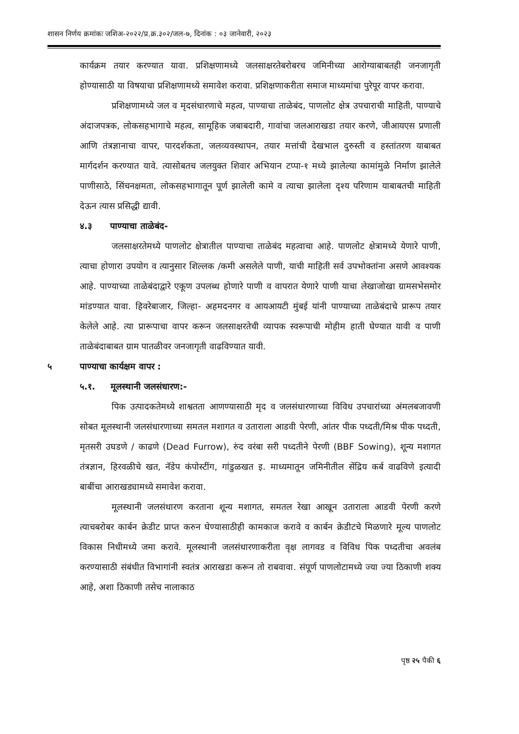शासन निर्णय क्रमांकः जशिअ-२०२२/प्र.क्र.३०२/जल-७, दिनांक : ०३ जानेवारी, २०२३
कार्यक्रम तयार करण्यात यावा. प्रशिक्षणामध्ये जलसाक्षरतेबरोबरच जमिनीच्या आरोग्याबाबतही जनजागृती होण्यासाठी या विषयाचा प्रशिक्षणामध्ये समावेश करावा. प्रशिक्षणाकरीता समाज माध्यमांचा पुरेपूर वापर करावा.
प्रशिक्षणामध्ये जल व मृदसंधारणाचे महत्व, पाण्याचा ताळेबंद, पाणलोट क्षेत्र उपचाराची माहिती, पाण्याचे अंदाजपत्रक, लोकसहभागाचे महत्व, सामूहिक जबाबदारी, गावांचा जलआराखडा तयार करणे, जीआयएस प्रणाली आणि तंत्रज्ञानाचा वापर, पारदर्शकता, जलव्यवस्थापन, तयार मत्तांची देखभाल दुरुस्ती व हस्तांतरण याबाबत मार्गदर्शन करण्यात यावे. त्यासोबतच जलयुक्त शिवार अभियान टप्पा-१ मध्ये झालेल्या कामांमुळे निर्माण झालेले पाणीसाठे, सिंचनक्षमता, लोकसहभागातून पूर्ण झालेली कामे व त्याचा झालेला दृश्य परिणाम याबाबतची माहिती देऊन त्यास प्रसिद्धी द्यावी.
४.३ पाण्याचा ताळेबंद-
जलसाक्षरतेमध्ये पाणलोट क्षेत्रातील पाण्याचा ताळेबंद महत्वाचा आहे. पाणलोट क्षेत्रामध्ये येणारे पाणी, त्याचा होणारा उपयोग व त्यानुसार शिल्लक /कमी असलेले पाणी, याची माहिती सर्व उपभोक्तांना असणे आवश्यक आहे. पाण्याच्या ताळेबंदाद्वारे एकूण उपलब्ध होणारे पाणी व वापरात येणारे पाणी याचा लेखाजोखा ग्रामसभेसमोर मांडण्यात यावा. हिवरेबाजार, जिल्हा- अहमदनगर व आयआयटी मुंबई यांनी पाण्याच्या ताळेबंदाचे प्रारूप तयार केलेले आहे. त्या प्रारूपाचा वापर करून जलसाक्षरतेची व्यापक स्वरूपाची मोहीम हाती घेण्यात यावी व पाणी ताळेबंदाबाबत ग्राम पातळीवर जनजागृती वाढविण्यात यावी.
५ पाण्याचा कार्यक्षम वापर :
५.१. मूलस्थानी जलसंधारण:-
पिक उत्पादकतेमध्ये शाश्वतता आणण्यासाठी मृद व जलसंधारणाच्या विविध उपचारांच्या अंमलबजावणी सोबत मूलस्थानी जलसंधारणाच्या समतल मशागत व उताराला आडवी पेरणी, आंतर पीक पध्दती/मिश्र पीक पध्दती, मृतसरी उघडणे / काढणे (Dead Furrow), रुंद वरंबा सरी पध्दतीने पेरणी (BBF Sowing), शून्य मशागत तंत्रज्ञान, हिरवळीचे खत, नॅडेप कंपोस्टींग, गांडुळखत इ. माध्यमातून जमिनीतील सेंद्रिय कर्ब वाढविणे इत्यादी बाबींचा आराखड्यामध्ये समावेश करावा.
मूलस्थानी जलसंधारण करताना शून्य मशागत, समतल रेखा आखून उताराला आडवी पेरणी करणे त्याचबरोबर कार्बन क्रेडीट प्राप्त करुन घेण्यासाठीही कामकाज करावे व कार्बन क्रेडीटचे मिळणारे मूल्य पाणलोट विकास निधीमध्ये जमा करावे. मूलस्थानी जलसंधारणाकरीता वृक्ष लागवड व विविध पिक पध्दतीचा अवलंब करण्यासाठी संबंधीत विभागांनी स्वतंत्र आराखडा करून तो राबवावा. संपूर्ण पाणलोटामध्ये ज्या ज्या ठिकाणी शक्य आहे, अशा ठिकाणी तसेच नालाकाठ
पृष्ठ २५ पैकी ६